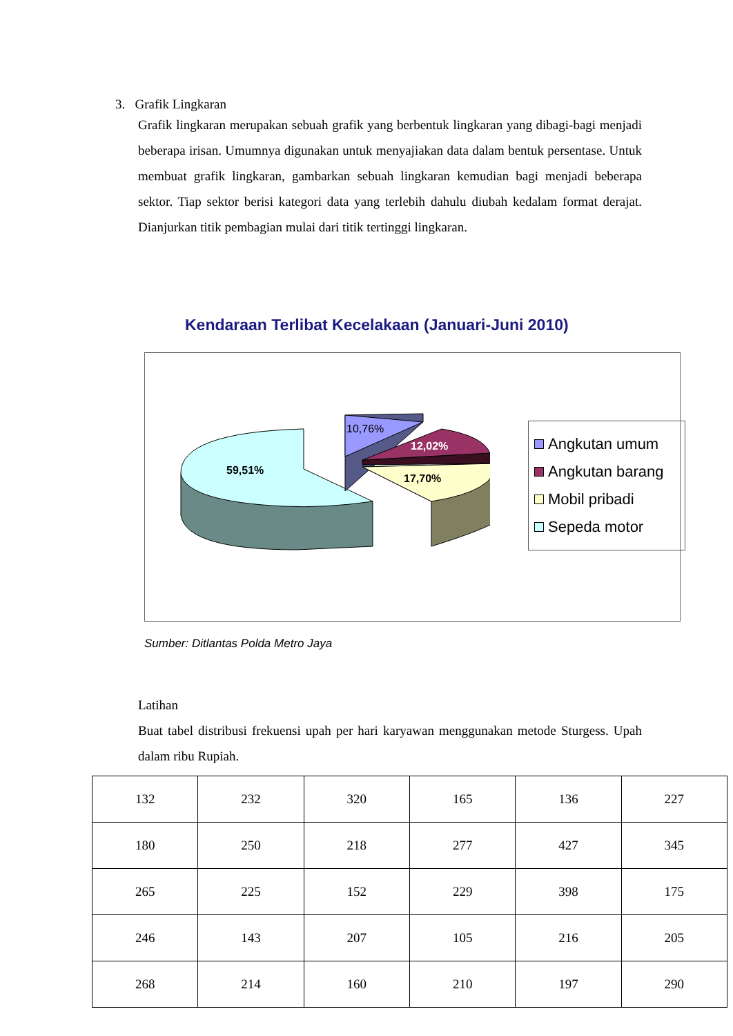3. Grafik Lingkaran
Grafik lingkaran merupakan sebuah grafik yang berbentuk lingkaran yang dibagi-bagi menjadi beberapa irisan. Umumnya digunakan untuk menyajiakan data dalam bentuk persentase. Untuk membuat grafik lingkaran, gambarkan sebuah lingkaran kemudian bagi menjadi beberapa sektor. Tiap sektor berisi kategori data yang terlebih dahulu diubah kedalam format derajat. Dianjurkan titik pembagian mulai dari titik tertinggi lingkaran.
Kendaraan Terlibat Kecelakaan (Januari-Juni 2010)
59,51%
10,76%
12,02%
17,70%
Angkutan umum
Angkutan barang
Mobil pribadi
Sepeda motor
Sumber: Ditlantas Polda Metro Jaya
Latihan
Buat tabel distribusi frekuensi upah per hari karyawan menggunakan metode Sturgess. Upah dalam ribu Rupiah.
| 132 | 232 | 320 | 165 | 136 | 227 |
| 180 | 250 | 218 | 277 | 427 | 345 |
| 265 | 225 | 152 | 229 | 398 | 175 |
| 246 | 143 | 207 | 105 | 216 | 205 |
| 268 | 214 | 160 | 210 | 197 | 290 |